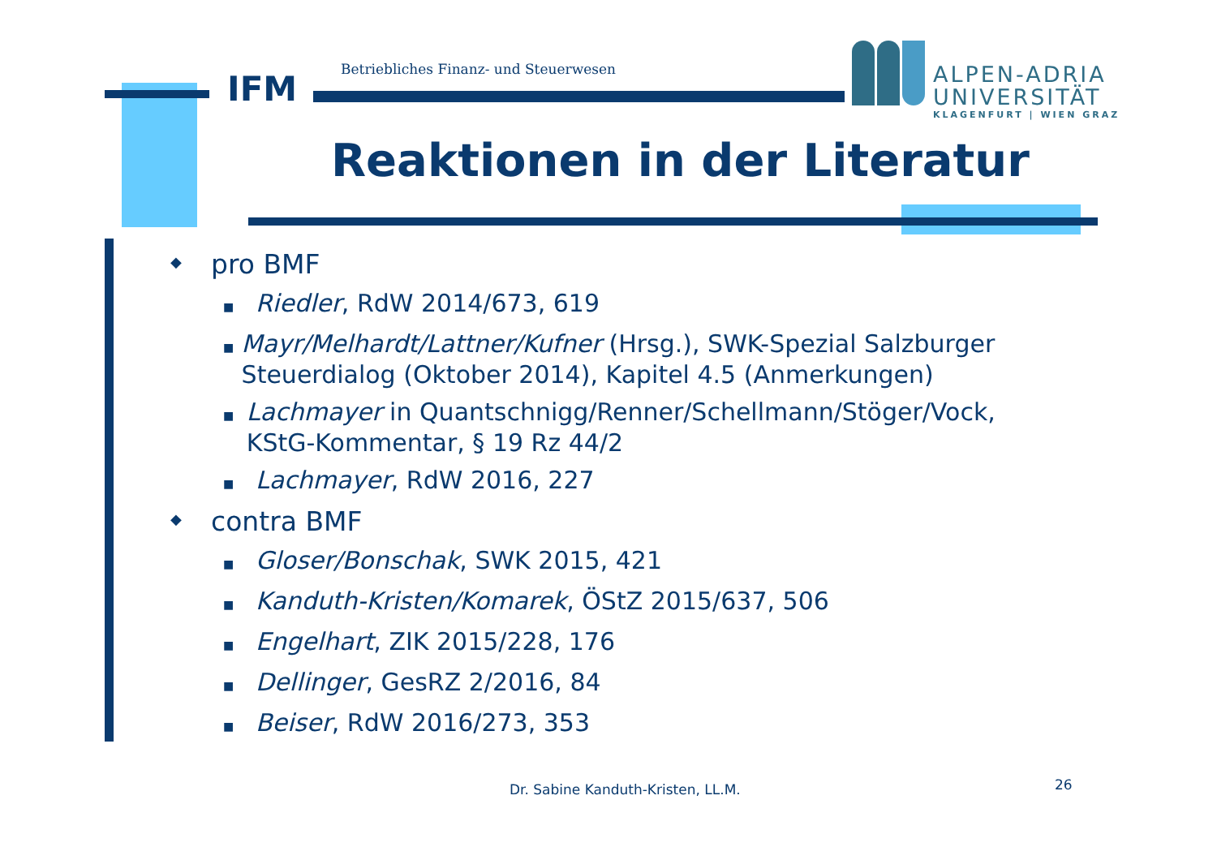IFM
Betriebliches Finanz- und Steuerwesen
ALPEN-ADRIA
UNIVERSITÄT
KLAGENFURT | WIEN GRAZ
Reaktionen in der Literatur
◆ pro BMF
■ Riedler, RdW 2014/673, 619
■ Mayr/Melhardt/Lattner/Kufner (Hrsg.), SWK-Spezial Salzburger Steuerdialog (Oktober 2014), Kapitel 4.5 (Anmerkungen)
■ Lachmayer in Quantschnigg/Renner/Schellmann/Stöger/Vock, KStG-Kommentar, § 19 Rz 44/2
■ Lachmayer, RdW 2016, 227
◆ contra BMF
■ Gloser/Bonschak, SWK 2015, 421
■ Kanduth-Kristen/Komarek, ÖStZ 2015/637, 506
■ Engelhart, ZIK 2015/228, 176
■ Dellinger, GesRZ 2/2016, 84
■ Beiser, RdW 2016/273, 353
Dr. Sabine Kanduth-Kristen, LL.M.
26